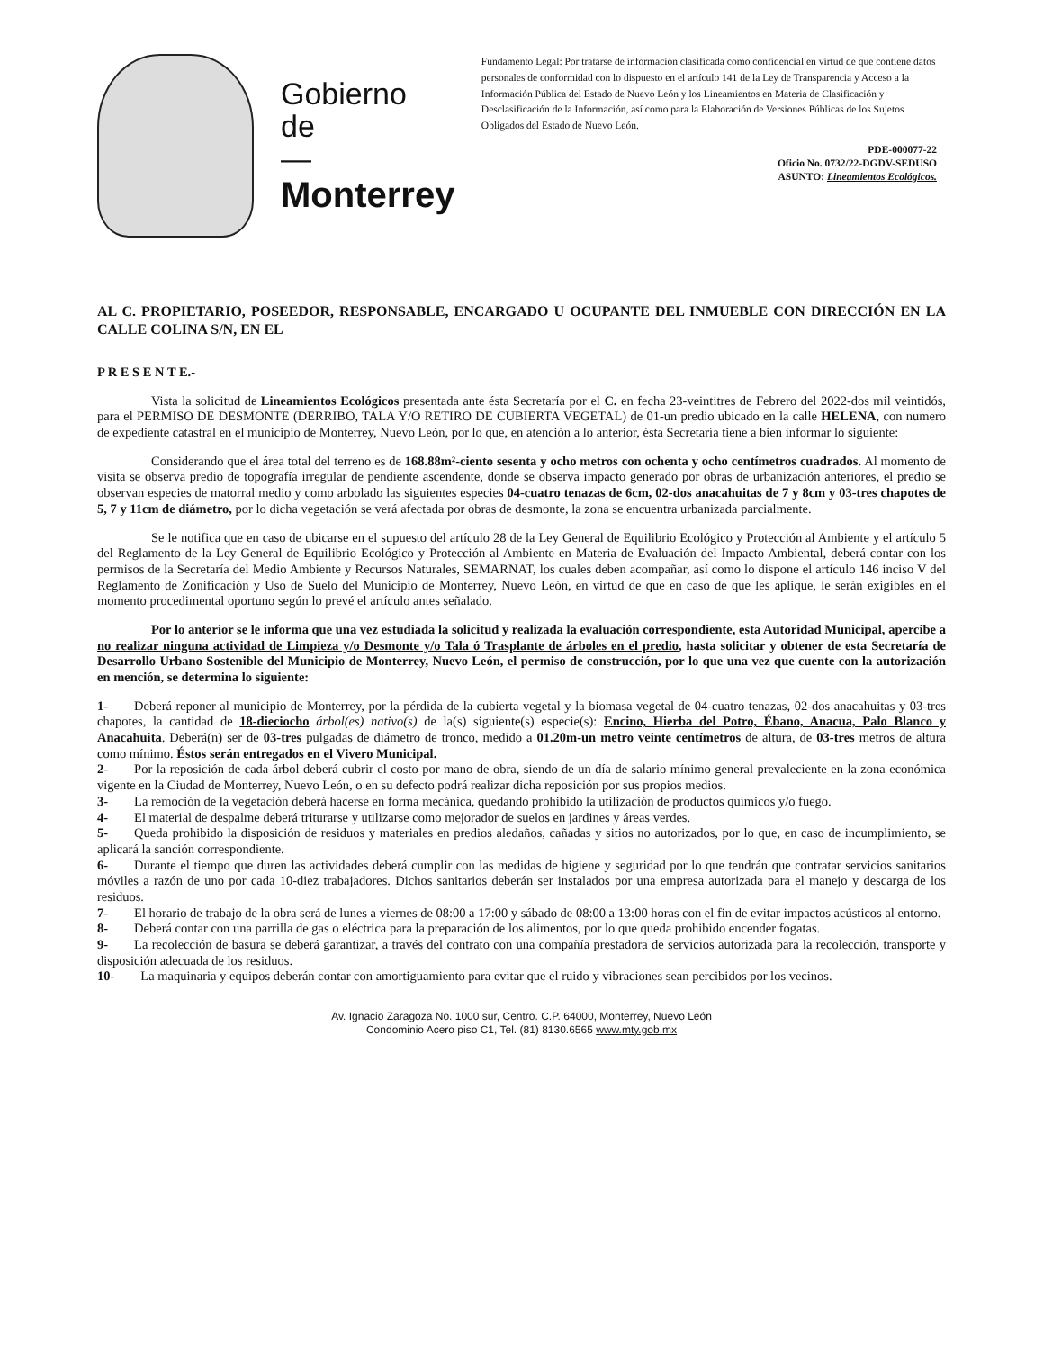Gobierno
de
—
Monterrey
Fundamento Legal: Por tratarse de información clasificada como confidencial en virtud de que contiene datos personales de conformidad con lo dispuesto en el artículo 141 de la Ley de Transparencia y Acceso a la Información Pública del Estado de Nuevo León y los Lineamientos en Materia de Clasificación y Desclasificación de la Información, así como para la Elaboración de Versiones Públicas de los Sujetos Obligados del Estado de Nuevo León.
PDE-000077-22
Oficio No. 0732/22-DGDV-SEDUSO
ASUNTO: Lineamientos Ecológicos.
AL C. PROPIETARIO, POSEEDOR, RESPONSABLE, ENCARGADO U OCUPANTE DEL INMUEBLE CON DIRECCIÓN EN LA CALLE COLINA S/N, EN EL
P R E S E N T E.-
Vista la solicitud de Lineamientos Ecológicos presentada ante ésta Secretaría por el C. en fecha 23-veintitres de Febrero del 2022-dos mil veintidós, para el PERMISO DE DESMONTE (DERRIBO, TALA Y/O RETIRO DE CUBIERTA VEGETAL) de 01-un predio ubicado en la calle HELENA, con numero de expediente catastral en el municipio de Monterrey, Nuevo León, por lo que, en atención a lo anterior, ésta Secretaría tiene a bien informar lo siguiente:
Considerando que el área total del terreno es de 168.88m²-ciento sesenta y ocho metros con ochenta y ocho centímetros cuadrados. Al momento de visita se observa predio de topografía irregular de pendiente ascendente, donde se observa impacto generado por obras de urbanización anteriores, el predio se observan especies de matorral medio y como arbolado las siguientes especies 04-cuatro tenazas de 6cm, 02-dos anacahuitas de 7 y 8cm y 03-tres chapotes de 5, 7 y 11cm de diámetro, por lo dicha vegetación se verá afectada por obras de desmonte, la zona se encuentra urbanizada parcialmente.
Se le notifica que en caso de ubicarse en el supuesto del artículo 28 de la Ley General de Equilibrio Ecológico y Protección al Ambiente y el artículo 5 del Reglamento de la Ley General de Equilibrio Ecológico y Protección al Ambiente en Materia de Evaluación del Impacto Ambiental, deberá contar con los permisos de la Secretaría del Medio Ambiente y Recursos Naturales, SEMARNAT, los cuales deben acompañar, así como lo dispone el artículo 146 inciso V del Reglamento de Zonificación y Uso de Suelo del Municipio de Monterrey, Nuevo León, en virtud de que en caso de que les aplique, le serán exigibles en el momento procedimental oportuno según lo prevé el artículo antes señalado.
Por lo anterior se le informa que una vez estudiada la solicitud y realizada la evaluación correspondiente, esta Autoridad Municipal, apercibe a no realizar ninguna actividad de Limpieza y/o Desmonte y/o Tala ó Trasplante de árboles en el predio, hasta solicitar y obtener de esta Secretaría de Desarrollo Urbano Sostenible del Municipio de Monterrey, Nuevo León, el permiso de construcción, por lo que una vez que cuente con la autorización en mención, se determina lo siguiente:
1-  Deberá reponer al municipio de Monterrey, por la pérdida de la cubierta vegetal y la biomasa vegetal de 04-cuatro tenazas, 02-dos anacahuitas y 03-tres chapotes, la cantidad de 18-dieciocho árbol(es) nativo(s) de la(s) siguiente(s) especie(s): Encino, Hierba del Potro, Ébano, Anacua, Palo Blanco y Anacahuita. Deberá(n) ser de 03-tres pulgadas de diámetro de tronco, medido a 01.20m-un metro veinte centímetros de altura, de 03-tres metros de altura como mínimo. Éstos serán entregados en el Vivero Municipal.
2-  Por la reposición de cada árbol deberá cubrir el costo por mano de obra, siendo de un día de salario mínimo general prevaleciente en la zona económica vigente en la Ciudad de Monterrey, Nuevo León, o en su defecto podrá realizar dicha reposición por sus propios medios.
3-  La remoción de la vegetación deberá hacerse en forma mecánica, quedando prohibido la utilización de productos químicos y/o fuego.
4-  El material de despalme deberá triturarse y utilizarse como mejorador de suelos en jardines y áreas verdes.
5-  Queda prohibido la disposición de residuos y materiales en predios aledaños, cañadas y sitios no autorizados, por lo que, en caso de incumplimiento, se aplicará la sanción correspondiente.
6-  Durante el tiempo que duren las actividades deberá cumplir con las medidas de higiene y seguridad por lo que tendrán que contratar servicios sanitarios móviles a razón de uno por cada 10-diez trabajadores. Dichos sanitarios deberán ser instalados por una empresa autorizada para el manejo y descarga de los residuos.
7-  El horario de trabajo de la obra será de lunes a viernes de 08:00 a 17:00 y sábado de 08:00 a 13:00 horas con el fin de evitar impactos acústicos al entorno.
8-  Deberá contar con una parrilla de gas o eléctrica para la preparación de los alimentos, por lo que queda prohibido encender fogatas.
9-  La recolección de basura se deberá garantizar, a través del contrato con una compañía prestadora de servicios autorizada para la recolección, transporte y disposición adecuada de los residuos.
10-  La maquinaria y equipos deberán contar con amortiguamiento para evitar que el ruido y vibraciones sean percibidos por los vecinos.
Av. Ignacio Zaragoza No. 1000 sur, Centro. C.P. 64000, Monterrey, Nuevo León
Condominio Acero piso C1, Tel. (81) 8130.6565 www.mty.gob.mx